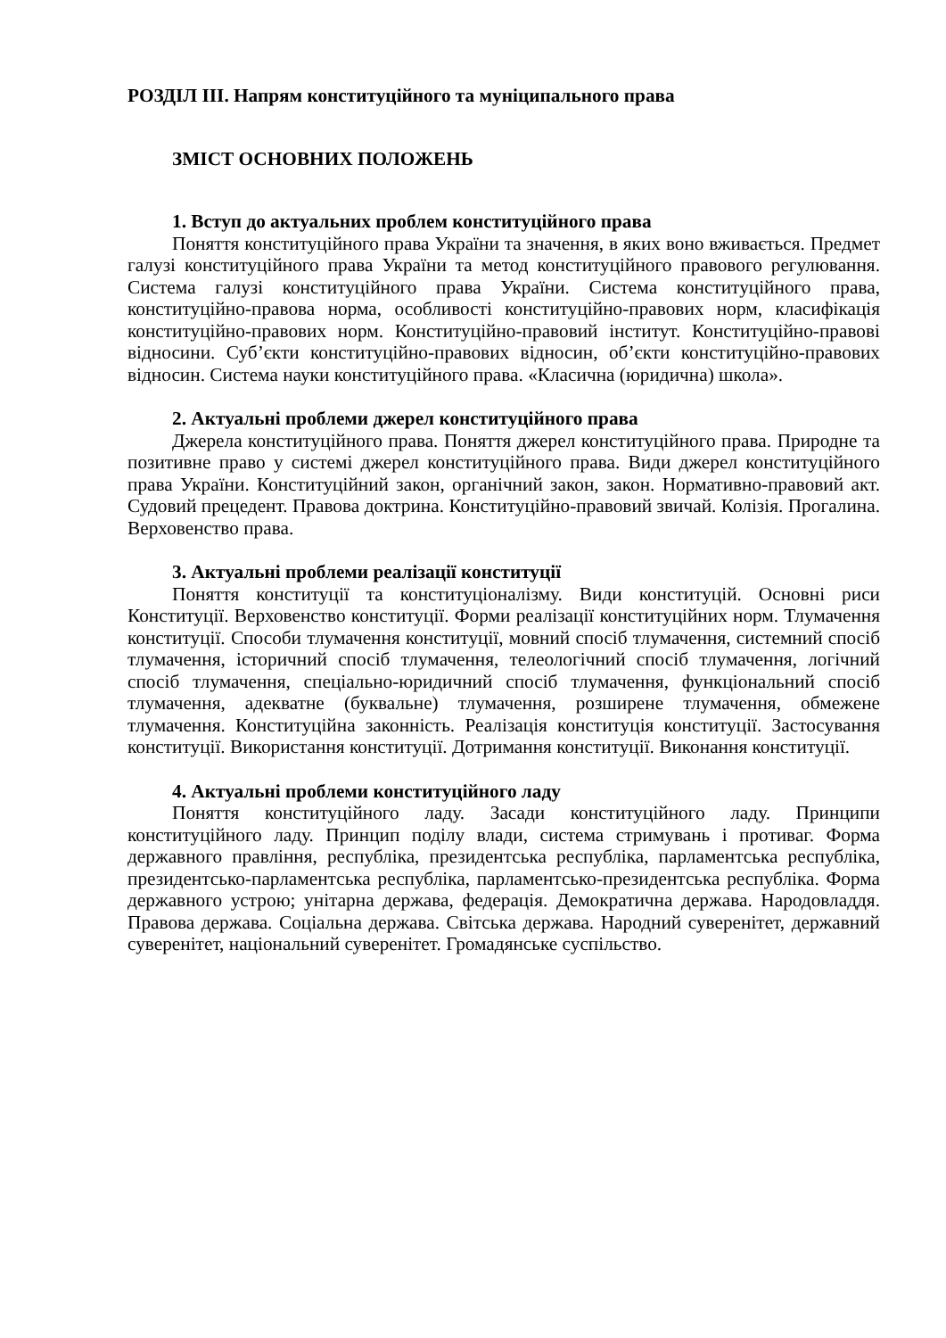РОЗДІЛ ІІІ. Напрям конституційного та муніципального права
ЗМІСТ ОСНОВНИХ ПОЛОЖЕНЬ
1. Вступ до актуальних проблем конституційного права
Поняття конституційного права України та значення, в яких воно вживається. Предмет галузі конституційного права України та метод конституційного правового регулювання. Система галузі конституційного права України. Система конституційного права, конституційно-правова норма, особливості конституційно-правових норм, класифікація конституційно-правових норм. Конституційно-правовий інститут. Конституційно-правові відносини. Суб’єкти конституційно-правових відносин, об’єкти конституційно-правових відносин. Система науки конституційного права. «Класична (юридична) школа».
2. Актуальні проблеми джерел конституційного права
Джерела конституційного права. Поняття джерел конституційного права. Природне та позитивне право у системі джерел конституційного права. Види джерел конституційного права України. Конституційний закон, органічний закон, закон. Нормативно-правовий акт. Судовий прецедент. Правова доктрина. Конституційно-правовий звичай. Колізія. Прогалина. Верховенство права.
3. Актуальні проблеми реалізації конституції
Поняття конституції та конституціоналізму. Види конституцій. Основні риси Конституції. Верховенство конституції. Форми реалізації конституційних норм. Тлумачення конституції. Способи тлумачення конституції, мовний спосіб тлумачення, системний спосіб тлумачення, історичний спосіб тлумачення, телеологічний спосіб тлумачення, логічний спосіб тлумачення, спеціально-юридичний спосіб тлумачення, функціональний спосіб тлумачення, адекватне (буквальне) тлумачення, розширене тлумачення, обмежене тлумачення. Конституційна законність. Реалізація конституція конституції. Застосування конституції. Використання конституції. Дотримання конституції. Виконання конституції.
4. Актуальні проблеми конституційного ладу
Поняття конституційного ладу. Засади конституційного ладу. Принципи конституційного ладу. Принцип поділу влади, система стримувань і противаг. Форма державного правління, республіка, президентська республіка, парламентська республіка, президентсько-парламентська республіка, парламентсько-президентська республіка. Форма державного устрою; унітарна держава, федерація. Демократична держава. Народовладдя. Правова держава. Соціальна держава. Світська держава. Народний суверенітет, державний суверенітет, національний суверенітет. Громадянське суспільство.